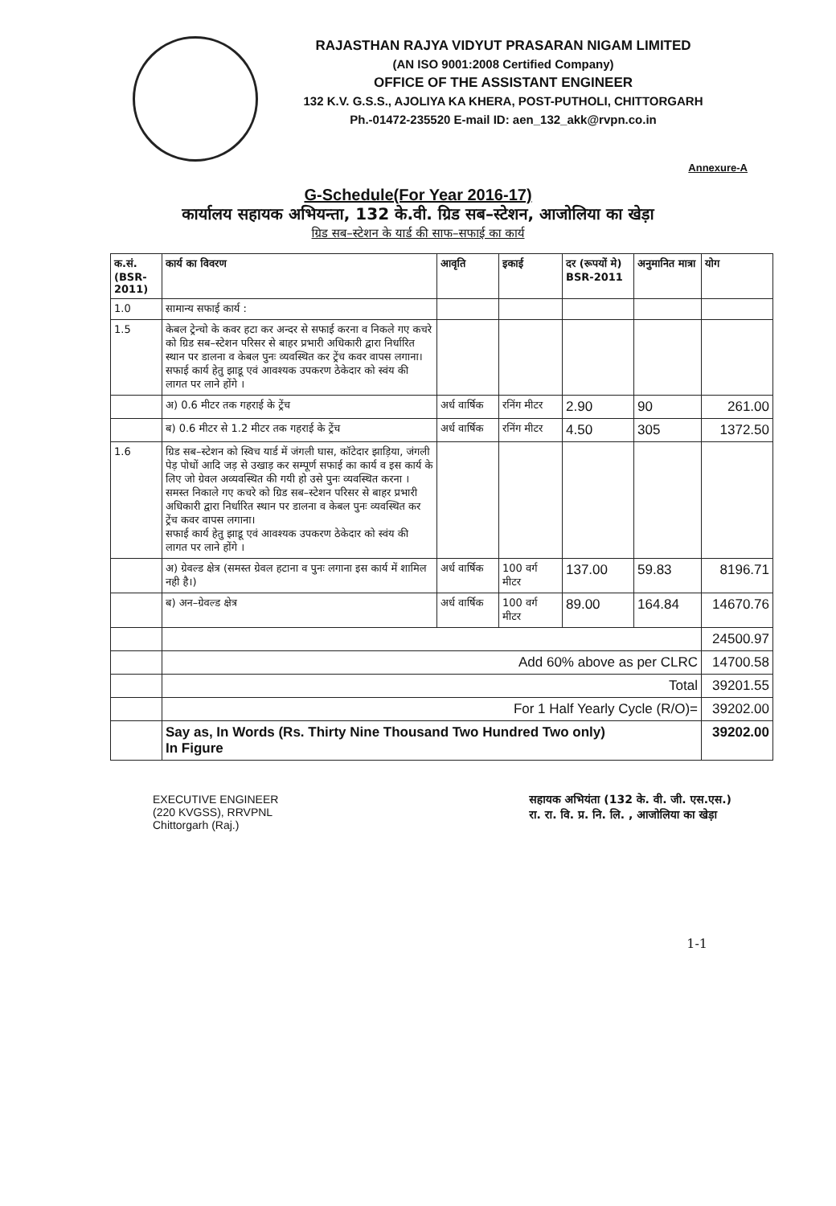RAJASTHAN RAJYA VIDYUT PRASARAN NIGAM LIMITED
(AN ISO 9001:2008 Certified Company)
OFFICE OF THE ASSISTANT ENGINEER
132 K.V. G.S.S., AJOLIYA KA KHERA, POST-PUTHOLI, CHITTORGARH
Ph.-01472-235520 E-mail ID: aen_132_akk@rvpn.co.in
Annexure-A
G-Schedule(For Year 2016-17)
कार्यालय सहायक अभियन्ता, 132 के.वी. ग्रिड सब–स्टेशन, आजोलिया का खेड़ा
ग्रिड सब–स्टेशन के यार्ड की साफ–सफाई का कार्य
| क.सं. (BSR-2011) | कार्य का विवरण | आवृति | इकाई | दर (रूपयों मे) BSR-2011 | अनुमानित मात्रा | योग |
| --- | --- | --- | --- | --- | --- | --- |
| 1.0 | सामान्य सफाई कार्य : | | | | | |
| 1.5 | केबल ट्रेन्चो के कवर हटा कर अन्दर से सफाई करना व निकले गए कचरे को ग्रिड सब–स्टेशन परिसर से बाहर प्रभारी अधिकारी द्वारा निर्धारित स्थान पर डालना व केबल पुनः व्यवस्थित कर ट्रेंच कवर वापस लगाना। सफाई कार्य हेतु झाडू एवं आवश्यक उपकरण ठेकेदार को स्वंय की लागत पर लाने होंगे । | | | | | |
| | अ) 0.6 मीटर तक गहराई के ट्रेंच | अर्ध वार्षिक | रनिंग मीटर | 2.90 | 90 | 261.00 |
| | ब) 0.6 मीटर से 1.2 मीटर तक गहराई के ट्रेंच | अर्ध वार्षिक | रनिंग मीटर | 4.50 | 305 | 1372.50 |
| 1.6 | ग्रिड सब–स्टेशन को स्विच यार्ड में जंगली घास, कॉटेदार झाड़िया, जंगली पेड़ पोधों आदि जड़ से उखाड़ कर सम्पूर्ण सफाई का कार्य व इस कार्य के लिए जो ग्रेवल अव्यवस्थित की गयी हो उसे पुनः व्यवस्थित करना । समस्त निकाले गए कचरे को ग्रिड सब–स्टेशन परिसर से बाहर प्रभारी अधिकारी द्वारा निर्धारित स्थान पर डालना व केबल पुनः व्यवस्थित कर ट्रेंच कवर वापस लगाना। सफाई कार्य हेतु झाडू एवं आवश्यक उपकरण ठेकेदार को स्वंय की लागत पर लाने होंगे । | | | | | |
| | अ) ग्रेवल्ड क्षेत्र (समस्त ग्रेवल हटाना व पुनः लगाना इस कार्य में शामिल नही है।) | अर्ध वार्षिक | 100 वर्ग मीटर | 137.00 | 59.83 | 8196.71 |
| | ब) अन–ग्रेवल्ड क्षेत्र | अर्ध वार्षिक | 100 वर्ग मीटर | 89.00 | 164.84 | 14670.76 |
| | | | | | | 24500.97 |
| | Add 60% above as per CLRC | | | | | 14700.58 |
| | Total | | | | | 39201.55 |
| | For 1 Half Yearly Cycle (R/O)= | | | | | 39202.00 |
| | Say as, In Words (Rs. Thirty Nine Thousand Two Hundred Two only) In Figure | | | | | 39202.00 |
EXECUTIVE ENGINEER
(220 KVGSS), RRVPNL
Chittorgarh (Raj.)
सहायक अभियंता (132 के. वी. जी. एस.एस.)
रा. रा. वि. प्र. नि. लि. , आजोलिया का खेड़ा
1-1